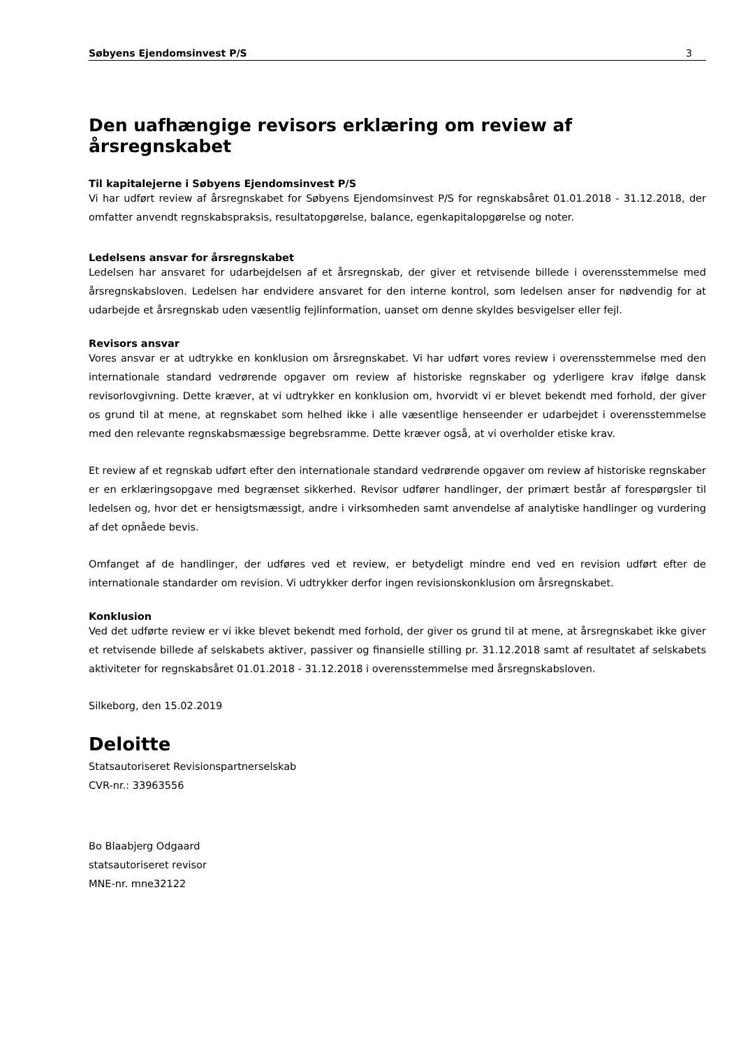Søbyens Ejendomsinvest P/S 3
Den uafhængige revisors erklæring om review af årsregnskabet
Til kapitalejerne i Søbyens Ejendomsinvest P/S
Vi har udført review af årsregnskabet for Søbyens Ejendomsinvest P/S for regnskabsåret 01.01.2018 - 31.12.2018, der omfatter anvendt regnskabspraksis, resultatopgørelse, balance, egenkapitalopgørelse og noter.
Ledelsens ansvar for årsregnskabet
Ledelsen har ansvaret for udarbejdelsen af et årsregnskab, der giver et retvisende billede i overensstemmelse med årsregnskabsloven. Ledelsen har endvidere ansvaret for den interne kontrol, som ledelsen anser for nødvendig for at udarbejde et årsregnskab uden væsentlig fejlinformation, uanset om denne skyldes besvigelser eller fejl.
Revisors ansvar
Vores ansvar er at udtrykke en konklusion om årsregnskabet. Vi har udført vores review i overensstemmelse med den internationale standard vedrørende opgaver om review af historiske regnskaber og yderligere krav ifølge dansk revisorlovgivning. Dette kræver, at vi udtrykker en konklusion om, hvorvidt vi er blevet bekendt med forhold, der giver os grund til at mene, at regnskabet som helhed ikke i alle væsentlige henseender er udarbejdet i overensstemmelse med den relevante regnskabsmæssige begrebsramme. Dette kræver også, at vi overholder etiske krav.
Et review af et regnskab udført efter den internationale standard vedrørende opgaver om review af historiske regnskaber er en erklæringsopgave med begrænset sikkerhed. Revisor udfører handlinger, der primært består af forespørgsler til ledelsen og, hvor det er hensigtsmæssigt, andre i virksomheden samt anvendelse af analytiske handlinger og vurdering af det opnåede bevis.
Omfanget af de handlinger, der udføres ved et review, er betydeligt mindre end ved en revision udført efter de internationale standarder om revision. Vi udtrykker derfor ingen revisionskonklusion om årsregnskabet.
Konklusion
Ved det udførte review er vi ikke blevet bekendt med forhold, der giver os grund til at mene, at årsregnskabet ikke giver et retvisende billede af selskabets aktiver, passiver og finansielle stilling pr. 31.12.2018 samt af resultatet af selskabets aktiviteter for regnskabsåret 01.01.2018 - 31.12.2018 i overensstemmelse med årsregnskabsloven.
Silkeborg, den 15.02.2019
Deloitte
Statsautoriseret Revisionspartnerselskab
CVR-nr.: 33963556
Bo Blaabjerg Odgaard
statsautoriseret revisor
MNE-nr. mne32122